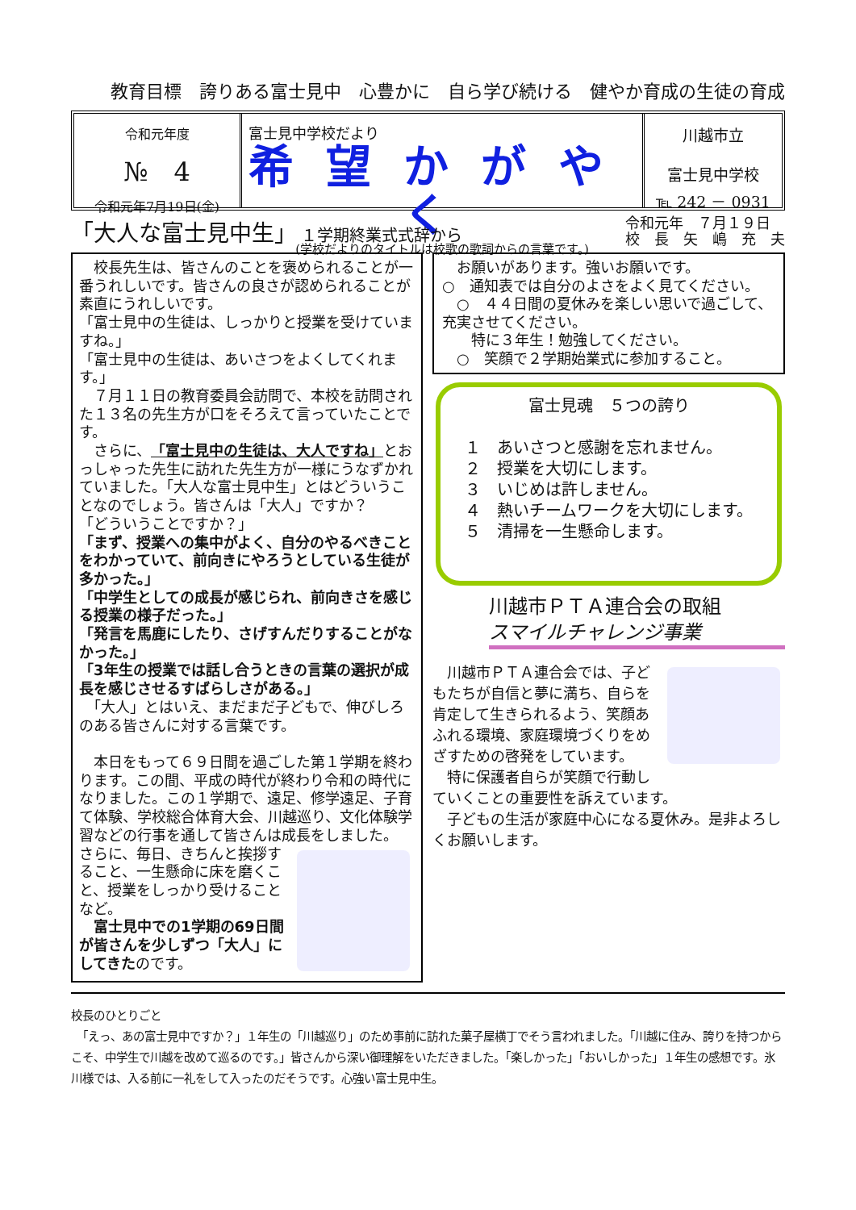教育目標　誇りある富士見中　心豊かに　自ら学び続ける　健やか育成の生徒の育成
令和元年度
№　4
令和元年7月19日(金)
富士見中学校だより
希望かがやく
(学校だよりのタイトルは校歌の歌詞からの言葉です。)
川越市立
富士見中学校
℡ 242 － 0931
「大人な富士見中生」 １学期終業式式辞から
令和元年　７月１９日
校　長　矢　嶋　充　夫
　校長先生は、皆さんのことを褒められることが一番うれしいです。皆さんの良さが認められることが素直にうれしいです。
「富士見中の生徒は、しっかりと授業を受けていますね。」
「富士見中の生徒は、あいさつをよくしてくれます。」
　７月１１日の教育委員会訪問で、本校を訪問された１３名の先生方が口をそろえて言っていたことです。
　さらに、「富士見中の生徒は、大人ですね」とおっしゃった先生に訪れた先生方が一様にうなずかれていました。「大人な富士見中生」とはどういうことなのでしょう。皆さんは「大人」ですか？
「どういうことですか？」
「まず、授業への集中がよく、自分のやるべきことをわかっていて、前向きにやろうとしている生徒が多かった。」
「中学生としての成長が感じられ、前向きさを感じる授業の様子だった。」
「発言を馬鹿にしたり、さげすんだりすることがなかった。」
「3年生の授業では話し合うときの言葉の選択が成長を感じさせるすばらしさがある。」
　「大人」とはいえ、まだまだ子どもで、伸びしろのある皆さんに対する言葉です。
　本日をもって６９日間を過ごした第１学期を終わります。この間、平成の時代が終わり令和の時代になりました。この１学期で、遠足、修学遠足、子育て体験、学校総合体育大会、川越巡り、文化体験学習などの行事を通して皆さんは成長をしました。
さらに、毎日、きちんと挨拶すること、一生懸命に床を磨くこと、授業をしっかり受けることなど。
　富士見中での1学期の69日間が皆さんを少しずつ「大人」にしてきたのです。
　お願いがあります。強いお願いです。
○　通知表では自分のよさをよく見てください。
　○　４４日間の夏休みを楽しい思いで過ごして、充実させてください。
　　特に３年生！勉強してください。
　○　笑顔で２学期始業式に参加すること。
富士見魂　５つの誇り
１　あいさつと感謝を忘れません。
２　授業を大切にします。
３　いじめは許しません。
４　熱いチームワークを大切にします。
５　清掃を一生懸命します。
川越市ＰＴＡ連合会の取組
スマイルチャレンジ事業
　川越市ＰＴＡ連合会では、子どもたちが自信と夢に満ち、自らを肯定して生きられるよう、笑顔あふれる環境、家庭環境づくりをめざすための啓発をしています。
　特に保護者自らが笑顔で行動していくことの重要性を訴えています。
　子どもの生活が家庭中心になる夏休み。是非よろしくお願いします。
校長のひとりごと
　「えっ、あの富士見中ですか？」１年生の「川越巡り」のため事前に訪れた菓子屋横丁でそう言われました。「川越に住み、誇りを持つからこそ、中学生で川越を改めて巡るのです。」皆さんから深い御理解をいただきました。「楽しかった」「おいしかった」１年生の感想です。氷川様では、入る前に一礼をして入ったのだそうです。心強い富士見中生。